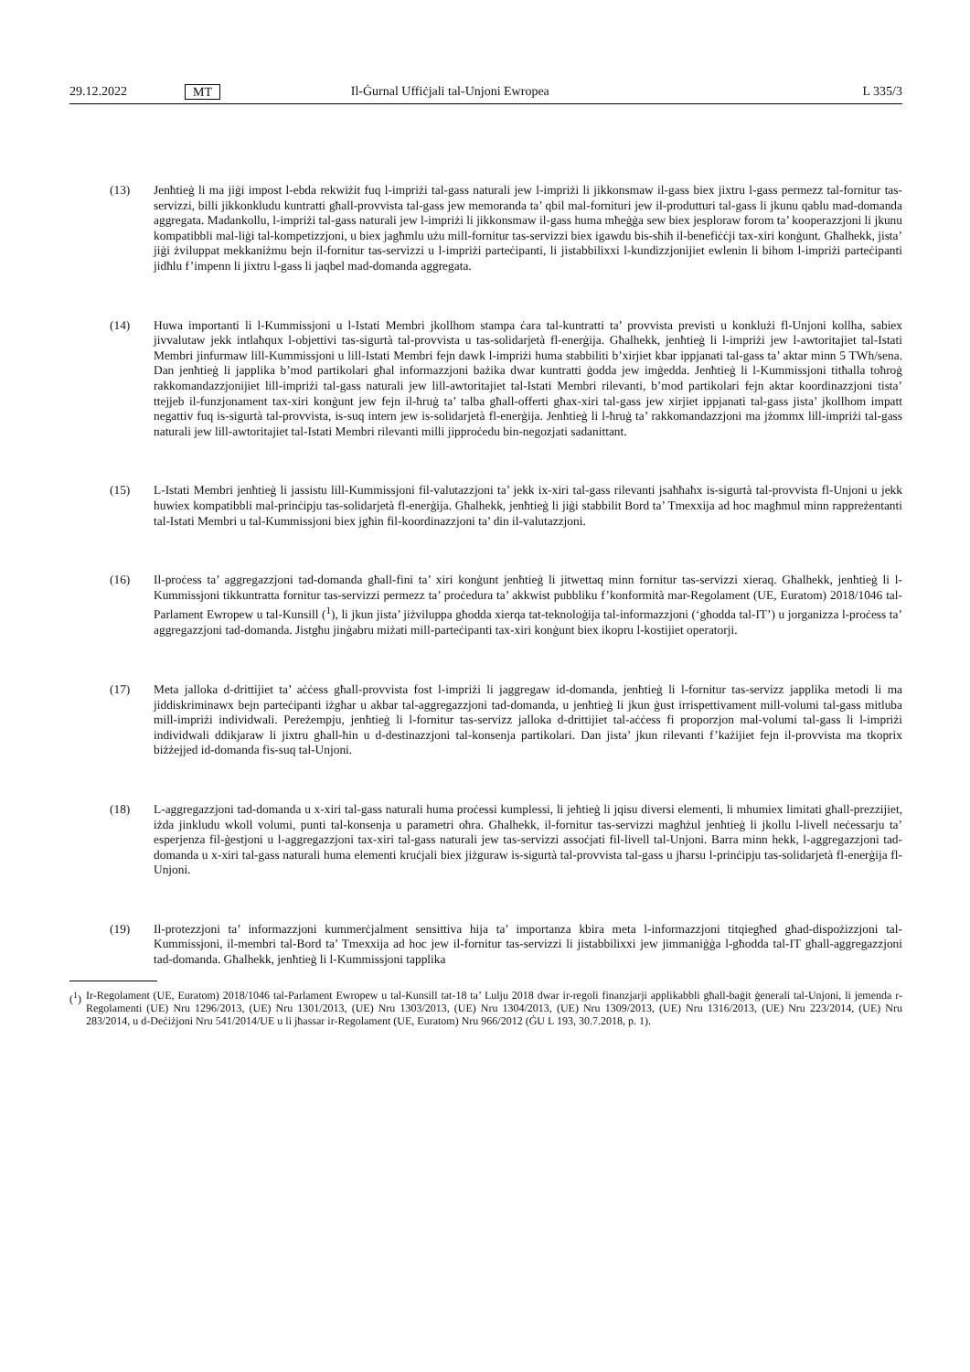29.12.2022 MT Il-Ġurnal Uffiċjali tal-Unjoni Ewropea L 335/3
(13) Jenħtieġ li ma jiġi impost l-ebda rekwiżit fuq l-impriżi tal-gass naturali jew l-impriżi li jikkonsmaw il-gass biex jixtru l-gass permezz tal-fornitur tas-servizzi, billi jikkonkludu kuntratti għall-provvista tal-gass jew memoranda ta’ qbil mal-fornituri jew il-produtturi tal-gass li jkunu qablu mad-domanda aggregata. Madankollu, l-impriżi tal-gass naturali jew l-impriżi li jikkonsmaw il-gass huma mħeġġa sew biex jesploraw forom ta’ kooperazzjoni li jkunu kompatibbli mal-liġi tal-kompetizzjoni, u biex jagħmlu użu mill-fornitur tas-servizzi biex igawdu bis-sħiħ il-benefiċċji tax-xiri konġunt. Għalhekk, jista’ jiġi żviluppat mekkaniżmu bejn il-fornitur tas-servizzi u l-impriżi parteċipanti, li jistabbilixxi l-kundizzjonijiet ewlenin li bihom l-impriżi parteċipanti jidħlu f’impenn li jixtru l-gass li jaqbel mad-domanda aggregata.
(14) Huwa importanti li l-Kummissjoni u l-Istati Membri jkollhom stampa ċara tal-kuntratti ta’ provvista previsti u konklużi fl-Unjoni kollha, sabiex jivvalutaw jekk intlaħqux l-objettivi tas-sigurtà tal-provvista u tas-solidarjetà fl-enerġija. Għalhekk, jenħtieġ li l-impriżi jew l-awtoritajiet tal-Istati Membri jinfurmaw lill-Kummissjoni u lill-Istati Membri fejn dawk l-impriżi huma stabbiliti b’xirjiet kbar ippjanati tal-gass ta’ aktar minn 5 TWh/sena. Dan jenħtieġ li japplika b’mod partikolari għal informazzjoni bażika dwar kuntratti ġodda jew imġedda. Jenħtieġ li l-Kummissjoni titħalla toħroġ rakkomandazzjonijiet lill-impriżi tal-gass naturali jew lill-awtoritajiet tal-Istati Membri rilevanti, b’mod partikolari fejn aktar koordinazzjoni tista’ ttejjeb il-funzjonament tax-xiri konġunt jew fejn il-ħruġ ta’ talba għall-offerti għax-xiri tal-gass jew xirjiet ippjanati tal-gass jista’ jkollhom impatt negattiv fuq is-sigurtà tal-provvista, is-suq intern jew is-solidarjetà fl-enerġija. Jenħtieġ li l-ħruġ ta’ rakkomandazzjoni ma jżommx lill-impriżi tal-gass naturali jew lill-awtoritajiet tal-Istati Membri rilevanti milli jipproċedu bin-negozjati sadanittant.
(15) L-Istati Membri jenħtieġ li jassistu lill-Kummissjoni fil-valutazzjoni ta’ jekk ix-xiri tal-gass rilevanti jsaħħaħx is-sigurtà tal-provvista fl-Unjoni u jekk huwiex kompatibbli mal-prinċipju tas-solidarjetà fl-enerġija. Għalhekk, jenħtieġ li jiġi stabbilit Bord ta’ Tmexxija ad hoc magħmul minn rappreżentanti tal-Istati Membri u tal-Kummissjoni biex jgħin fil-koordinazzjoni ta’ din il-valutazzjoni.
(16) Il-proċess ta’ aggregazzjoni tad-domanda għall-fini ta’ xiri konġunt jenħtieġ li jitwettaq minn fornitur tas-servizzi xieraq. Għalhekk, jenħtieġ li l-Kummissjoni tikkuntratta fornitur tas-servizzi permezz ta’ proċedura ta’ akkwist pubbliku f’konformità mar-Regolament (UE, Euratom) 2018/1046 tal-Parlament Ewropew u tal-Kunsill (<sup>1</sup>), li jkun jista’ jiżviluppa għodda xierqa tat-teknoloġija tal-informazzjoni (‘għodda tal-IT’) u jorganizza l-proċess ta’ aggregazzjoni tad-domanda. Jistgħu jinġabru miżati mill-parteċipanti tax-xiri konġunt biex ikopru l-kostijiet operatorji.
(17) Meta jalloka d-drittijiet ta’ aċċess għall-provvista fost l-impriżi li jaggregaw id-domanda, jenħtieġ li l-fornitur tas-servizz japplika metodi li ma jiddiskriminawx bejn parteċipanti iżgħar u akbar tal-aggregazzjoni tad-domanda, u jenħtieġ li jkun ġust irrispettivament mill-volumi tal-gass mitluba mill-impriżi individwali. Pereżempju, jenħtieġ li l-fornitur tas-servizz jalloka d-drittijiet tal-aċċess fi proporzjon mal-volumi tal-gass li l-impriżi individwali ddikjaraw li jixtru għall-ħin u d-destinazzjoni tal-konsenja partikolari. Dan jista’ jkun rilevanti f’każijiet fejn il-provvista ma tkoprix biżżejjed id-domanda fis-suq tal-Unjoni.
(18) L-aggregazzjoni tad-domanda u x-xiri tal-gass naturali huma proċessi kumplessi, li jeħtieġ li jqisu diversi elementi, li mhumiex limitati għall-prezzijiet, iżda jinkludu wkoll volumi, punti tal-konsenja u parametri oħra. Għalhekk, il-fornitur tas-servizzi magħżul jenħtieġ li jkollu l-livell neċessarju ta’ esperjenza fil-ġestjoni u l-aggregazzjoni tax-xiri tal-gass naturali jew tas-servizzi assoċjati fil-livell tal-Unjoni. Barra minn hekk, l-aggregazzjoni tad-domanda u x-xiri tal-gass naturali huma elementi kruċjali biex jiżguraw is-sigurtà tal-provvista tal-gass u jħarsu l-prinċipju tas-solidarjetà fl-enerġija fl-Unjoni.
(19) Il-protezzjoni ta’ informazzjoni kummerċjalment sensittiva hija ta’ importanza kbira meta l-informazzjoni titqiegħed għad-dispożizzjoni tal-Kummissjoni, il-membri tal-Bord ta’ Tmexxija ad hoc jew il-fornitur tas-servizzi li jistabbilixxi jew jimmaniġġa l-għodda tal-IT għall-aggregazzjoni tad-domanda. Għalhekk, jenħtieġ li l-Kummissjoni tapplika
(<sup>1</sup>)
Ir-Regolament (UE, Euratom) 2018/1046 tal-Parlament Ewropew u tal-Kunsill tat-18 ta’ Lulju 2018 dwar ir-regoli finanzjarji applikabbli għall-baġit ġenerali tal-Unjoni, li jemenda r-Regolamenti (UE) Nru 1296/2013, (UE) Nru 1301/2013, (UE) Nru 1303/2013, (UE) Nru 1304/2013, (UE) Nru 1309/2013, (UE) Nru 1316/2013, (UE) Nru 223/2014, (UE) Nru 283/2014, u d-Deċiżjoni Nru 541/2014/UE u li jħassar ir-Regolament (UE, Euratom) Nru 966/2012 (ĠU L 193, 30.7.2018, p. 1).